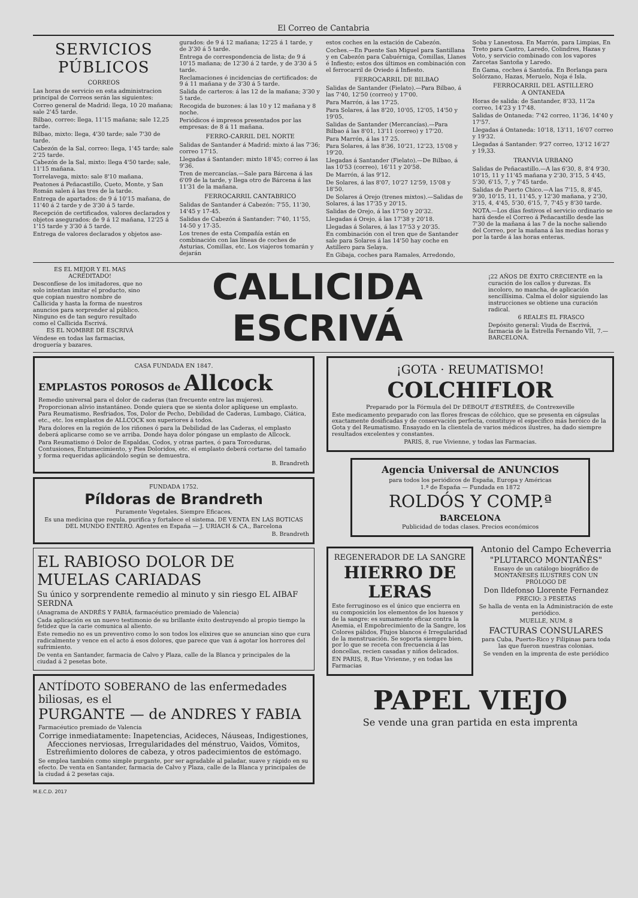El Correo de Cantabria
SERVICIOS PÚBLICOS
CORREOS
Las horas de servicio en esta administracion principal de Correos serán las siguientes:
Correo general de Madrid: llega, 10 20 mañana; sale 2'45 tarde.
Bilbao, correo: llega, 11'15 mañana; sale 12,25 tarde.
Bilbao, mixto: llega, 4'30 tarde; sale 7'30 de tarde.
Cabezón de la Sal, correo: llega, 1'45 tarde; sale 2'25 tarde.
Cabezón de la Sal, mixto: llega 4'50 tarde; sale, 11'15 mañana.
Torrelavega, mixto: sale 8'10 mañana.
Peatones á Peñacastillo, Cueto, Monte, y San Román salen á las tres de la tarde.
Entrega de apartados: de 9 á 10'15 mañana, de 11'40 á 2 tarde y de 3'30 á 5 tarde.
Recepción de certificados, valores declarados y objetos asegurados: de 9 á 12 mañana, 12'25 á 1'15 tarde y 3'30 á 5 tarde.
Entrega de valores declarados y objetos ase-
gurados: de 9 á 12 mañana; 12'25 á 1 tarde, y de 3'30 á 5 tarde.
Entrega de correspondencia de lista; de 9 á 10'15 mañana; de 12'30 á 2 tarde, y de 3'30 á 5 tarde.
Reclamaciones é incidencias de certificados: de 9 á 11 mañana y de 3'30 á 5 tarde.
Salida de carteros: á las 12 de la mañana; 3'30 y 5 tarde.
Recogida de buzones: á las 10 y 12 mañana y 8 noche.
Periódicos é impresos presentados por las empresas: de 8 á 11 mañana.
FERRO-CARRIL DEL NORTE
Salidas de Santander á Madrid: mixto á las 7'36; correo 17'15.
Llegadas á Santander: mixto 18'45; correo á las 9'36.
Tren de mercancías.—Sale para Bárcena á las 6'09 de la tarde, y llega otro de Bárcena á las 11'31 de la mañana.
FERROCARRIL CANTABRICO
Salidas de Santander á Cabezón: 7'55, 11'30, 14'45 y 17-45.
Salidas de Cabezón á Santander: 7'40, 11'55, 14-50 y 17-35.
Los trenes de esta Compañía están en combinación con las líneas de coches de Asturias, Comillas, etc. Los viajeros tomarán y dejarán
estos coches en la estación de Cabezón.
Coches.—En Puente San Miguel para Santillana y en Cabezón para Cabuérniga, Comillas, Llanes é Infiesto; estos dos últimos en combinación con el ferrocarril de Oviedo á Infiesto.
FERROCARRIL DE BILBAO
Salidas de Santander (Fielato).—Para Bilbao, á las 7'40, 12'50 (correo) y 17'00.
Para Marrón, á las 17'25.
Para Solares, á las 8'20, 10'05, 12'05, 14'50 y 19'05.
Salidas de Santander (Mercancías).—Para Bilbao á las 8'01, 13'11 (correo) y 17'20.
Para Marrón, á las 17 25.
Para Solares, á las 8'36, 10'21, 12'23, 15'08 y 19'20.
Llegadas á Santander (Fielato).—De Bilbao, á las 10'53 (correo), 16'11 y 20'58.
De Marrón, á las 9'12.
De Solares, á las 8'07, 10'27 12'59, 15'08 y 18'50.
De Solares á Orejo (trenes mixtos).—Salidas de Solares, á las 17'35 y 20'15.
Salidas de Orejo, á las 17'50 y 20'32.
Llegadas á Orejo, á las 17'38 y 20'18.
Llegadas á Solares, á las 17'53 y 20'35.
En combinación con el tren que de Santander sale para Solares á las 14'50 hay coche en Astillero para Selaya.
En Gibaja, coches para Ramales, Arredondo,
Soba y Lanestosa. En Marrón, para Limpias, En Treto para Castro, Laredo, Colindres, Hazas y Voto, y servicio combinado con los vapores Zarcetas Santoña y Laredo.
En Gama, coches á Santoña. En Borlanga para Solórzano, Hazas, Meruelo, Noja é Isla.
FERROCARRIL DEL ASTILLERO
A ONTANEDA
Horas de salida: de Santander, 8'33, 11'2a correo, 14'23 y 17'48.
Salidas de Ontaneda: 7'42 correo, 11'36, 14'40 y 17'57.
Llegadas á Ontaneda: 10'18, 13'11, 16'07 correo y 19'32.
Llegadas á Santander: 9'27 correo, 13'12 16'27 y 19,33.
TRANVIA URBANO
Salidas de Peñacastillo.—A las 6'30, 8, 8'4 9'30, 10'15, 11 y 11'45 mañana y 2'30, 3'15, 5 4'45, 5'30, 6'15, 7, y 7'45 tarde.
Salidas de Puerto Chico.—A las 7'15, 8, 8'45, 9'30, 10'15, 11, 11'45, y 12'30 mañana, y 2'30, 3'15, 4, 4'45, 5'30, 6'15, 7, 7'45 y 8'30 tarde.
NOTA.—Los días festivos el servicio ordinario se hará desde el Correo á Peñacastillo desde las 7'30 de la mañana á las 7 de la noche saliendo del Correo, por la mañana á las medias horas y por la tarde á las horas enteras.
ES EL MEJOR Y EL MAS ACREDITADO!
Desconfíese de los imitadores, que no solo intentan imitar el producto, sino que copian nuestro nombre de Callicida y hasta la forma de nuestros anuncios para sorprender al público. Ninguno es de tan seguro resultado como el Callicida Escrivá.
ES EL NOMBRE DE ESCRIVÁ
Véndese en todas las farmacias, droguería y bazares.
CALLICIDA ESCRIVÁ
¡22 AÑOS DE ÉXITO CRECIENTE en la curación de los callos y durezas. Es incoloro, no mancha, de aplicación sencillísima. Calma el dolor siguiendo las instrucciones se obtiene una curación radical.
6 REALES EL FRASCO
Depósito general: Viuda de Escrivá, farmacia de la Estrella Fernando VII, 7.—BARCELONA.
CASA FUNDADA EN 1847.
EMPLASTOS POROSOS de Allcock
Remedio universal para el dolor de caderas (tan frecuente entre las mujeres).
Proporcionan alivio instantáneo. Donde quiera que se sienta dolor aplíquese un emplasto. Para Reumatismo, Resfriados, Tos, Dolor de Pecho, Debilidad de Caderas, Lumbago, Ciática, etc., etc. los emplastos de ALLCOCK son superiores á todos.
Para dolores en la región de los riñones ó para la Debilidad de las Caderas, el emplasto deberá aplicarse como se ve arriba. Donde haya dolor póngase un emplasto de Allcock.
Para Reumatismo ó Dolor de Espaldas, Codos, y otras partes, ó para Torceduras, Contusiones, Entumecimiento, y Pies Doloridos, etc. el emplasto deberá cortarse del tamaño y forma requeridas aplicándolo según se demuestra.
B. Brandreth
FUNDADA 1752.
Píldoras de Brandreth
Puramente Vegetales. Siempre Eficaces.
Es una medicina que regula, purifica y fortalece el sistema. DE VENTA EN LAS BOTICAS DEL MUNDO ENTERO. Agentes en España — J. URIACH & CA., Barcelona
B. Brandreth
EL RABIOSO DOLOR DE MUELAS CARIADAS
Su único y sorprendente remedio al minuto y sin riesgo EL AIBAF SERDNA
(Anagrama de ANDRÉS Y FABIÁ, farmacéutico premiado de Valencia)
Cada aplicación es un nuevo testimonio de su brillante éxito destruyendo al propio tiempo la fetidez que la carie comunica al aliento.
Este remedio no es un preventivo como lo son todos los elixires que se anuncian sino que cura radicalmente y vence en el acto á esos dolores, que parece que van á agotar los horrores del sufrimiento.
De venta en Santander, farmacia de Calvo y Plaza, calle de la Blanca y principales de la ciudad á 2 pesetas bote.
ANTÍDOTO SOBERANO de las enfermedades biliosas, es el
PURGANTE — de ANDRES Y FABIA
Farmacéutico premiado de Valencia
Corrige inmediatamente: Inapetencias, Acideces, Náuseas, Indigestiones, Afecciones nerviosas, Irregularidades del ménstruo, Vaidos, Vómitos, Estreñimiento dolores de cabeza, y otros padecimientos de estómago.
Se emplea también como simple purgante, por ser agradable al paladar, suave y rápido en su efecto. De venta en Santander, farmacia de Calvo y Plaza, calle de la Blanca y principales de la ciudad á 2 pesetas caja.
¡GOTA · REUMATISMO!
COLCHIFLOR
Preparado por la Fórmula del Dr DEBOUT d'ESTRÉES, de Contrexeville
Este medicamento preparado con las flores frescas de cólchico, que se presenta en cápsulas exactamente dosificadas y de conservación perfecta, constituye el específico más heróico de la Gota y del Reumatismo. Ensayado en la clientela de varios médicos ilustres, ha dado siempre resultados excelentes y constantes.
PARIS, 8, rue Vivienne, y todas las Farmacias.
Agencia Universal de ANUNCIOS
para todos los periódicos de España, Europa y Américas
1.ª de España — Fundada en 1872
ROLDÓS Y COMP.ª
BARCELONA
Publicidad de todas clases. Precios económicos
REGENERADOR DE LA SANGRE
HIERRO DE LERAS
Este ferruginoso es el único que encierra en su composición los elementos de los huesos y de la sangre: es sumamente eficaz contra la Anemia, el Empobrecimiento de la Sangre, los Colores pálidos, Flujos blancos é Irregularidad de la menstruación. Se soporta siempre bien, por lo que se receta con frecuencia á las doncellas, recien casadas y niños delicados.
EN PARIS, 8, Rue Vivienne, y en todas las Farmacias
Antonio del Campo Echeverria
"PLUTARCO MONTAÑÉS"
Ensayo de un catálogo biográfico de MONTAÑESES ILUSTRES CON UN PRÓLOGO DE
Don Ildefonso Llorente Fernandez
PRECIO: 3 PESETAS
Se halla de venta en la Administración de este periódico.
MUELLE, NUM. 8
FACTURAS CONSULARES
para Cuba, Puerto-Rico y Filipinas para toda las que fueron nuestras colonias.
Se venden en la imprenta de este periódico
PAPEL VIEJO
Se vende una gran partida en esta imprenta
M.E.C.D. 2017